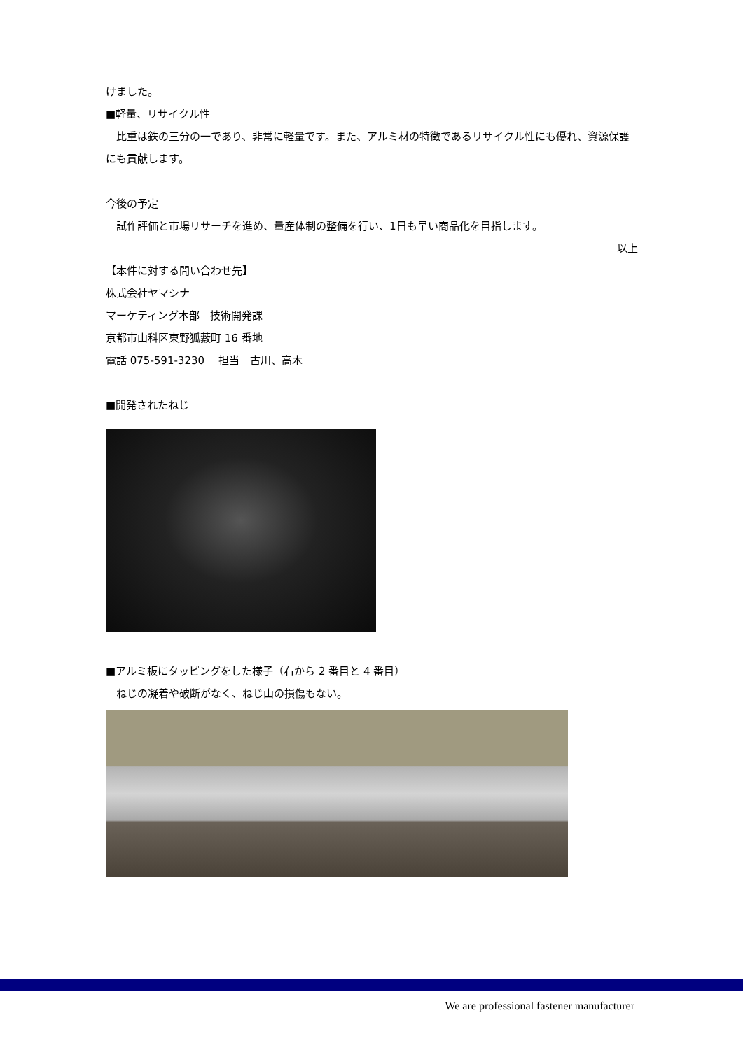けました。
■軽量、リサイクル性
　比重は鉄の三分の一であり、非常に軽量です。また、アルミ材の特徴であるリサイクル性にも優れ、資源保護にも貢献します。
今後の予定
　試作評価と市場リサーチを進め、量産体制の整備を行い、1日も早い商品化を目指します。
以上
【本件に対する問い合わせ先】
株式会社ヤマシナ
マーケティング本部　技術開発課
京都市山科区東野狐藪町 16 番地
電話 075-591-3230　 担当　古川、高木
■開発されたねじ
■アルミ板にタッピングをした様子（右から 2 番目と 4 番目）
　ねじの凝着や破断がなく、ねじ山の損傷もない。
We are professional fastener manufacturer